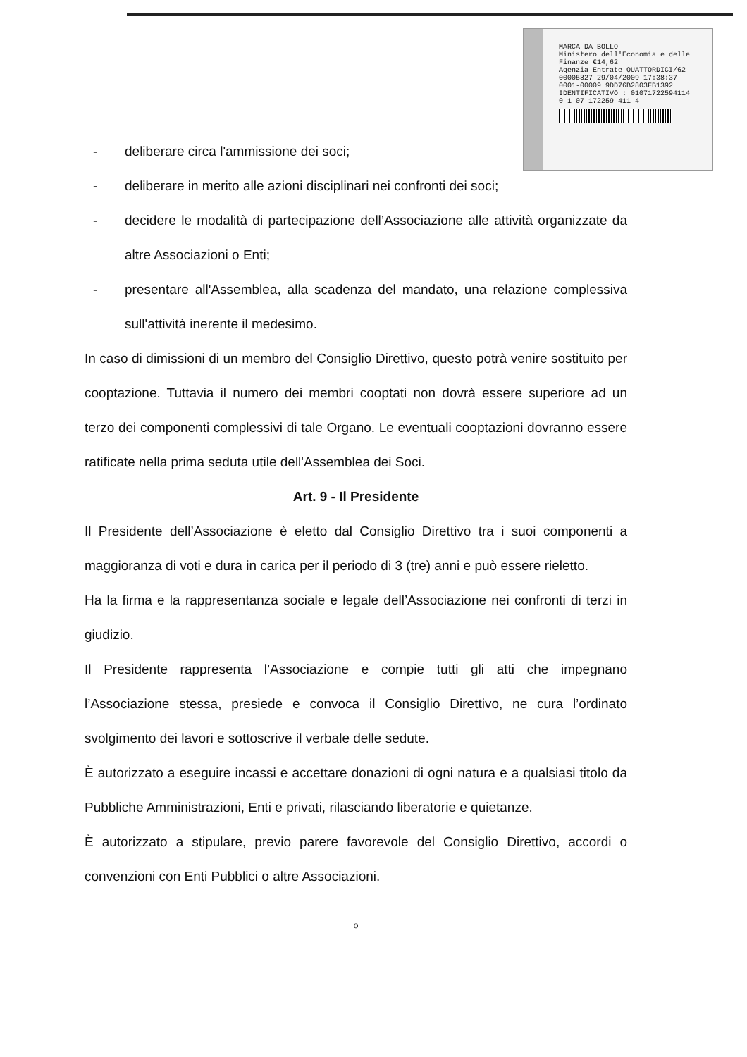MARCA DA BOLLO
Ministero dell'Economia e delle Finanze €14,62
Agenzia Entrate QUATTORDICI/62
00005827 29/04/2009 17:38:37
0001-00009 9DD76B2803FB1392
IDENTIFICATIVO : 01071722594114
0 1 07 172259 411 4
- deliberare circa l'ammissione dei soci;
- deliberare in merito alle azioni disciplinari nei confronti dei soci;
- decidere le modalità di partecipazione dell’Associazione alle attività organizzate da altre Associazioni o Enti;
- presentare all'Assemblea, alla scadenza del mandato, una relazione complessiva sull'attività inerente il medesimo.
In caso di dimissioni di un membro del Consiglio Direttivo, questo potrà venire sostituito per cooptazione. Tuttavia il numero dei membri cooptati non dovrà essere superiore ad un terzo dei componenti complessivi di tale Organo. Le eventuali cooptazioni dovranno essere ratificate nella prima seduta utile dell'Assemblea dei Soci.
Art. 9 - Il Presidente
Il Presidente dell’Associazione è eletto dal Consiglio Direttivo tra i suoi componenti a maggioranza di voti e dura in carica per il periodo di 3 (tre) anni e può essere rieletto.
Ha la firma e la rappresentanza sociale e legale dell’Associazione nei confronti di terzi in giudizio.
Il Presidente rappresenta l’Associazione e compie tutti gli atti che impegnano l’Associazione stessa, presiede e convoca il Consiglio Direttivo, ne cura l’ordinato svolgimento dei lavori e sottoscrive il verbale delle sedute.
È autorizzato a eseguire incassi e accettare donazioni di ogni natura e a qualsiasi titolo da Pubbliche Amministrazioni, Enti e privati, rilasciando liberatorie e quietanze.
È autorizzato a stipulare, previo parere favorevole del Consiglio Direttivo, accordi o convenzioni con Enti Pubblici o altre Associazioni.
o